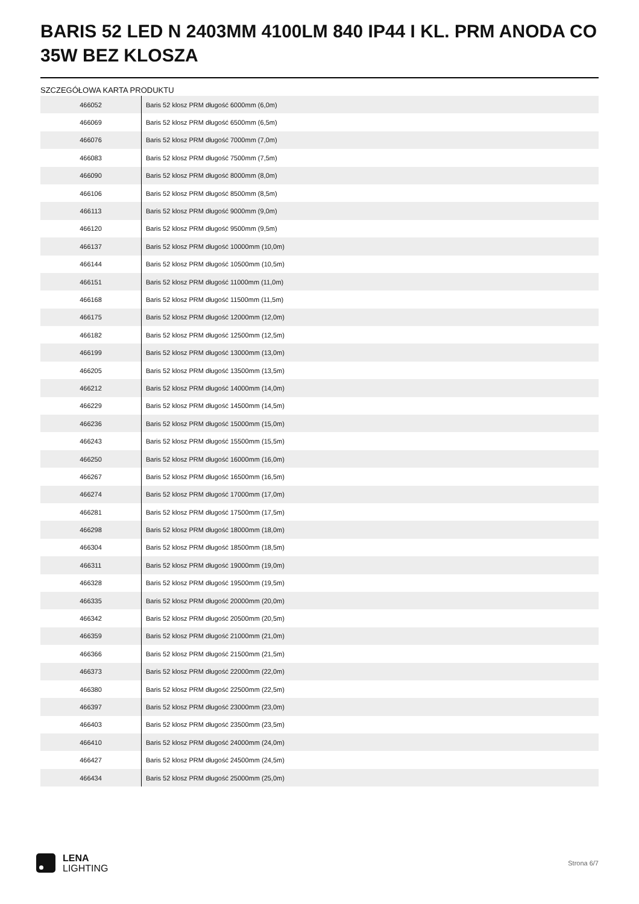BARIS 52 LED N 2403MM 4100LM 840 IP44 I KL. PRM ANODA CO 35W BEZ KLOSZA
SZCZEGÓŁOWA KARTA PRODUKTU
| 466052 | Baris 52 klosz PRM długość 6000mm (6,0m) |
| 466069 | Baris 52 klosz PRM długość 6500mm (6,5m) |
| 466076 | Baris 52 klosz PRM długość 7000mm (7,0m) |
| 466083 | Baris 52 klosz PRM długość 7500mm (7,5m) |
| 466090 | Baris 52 klosz PRM długość 8000mm (8,0m) |
| 466106 | Baris 52 klosz PRM długość 8500mm (8,5m) |
| 466113 | Baris 52 klosz PRM długość 9000mm (9,0m) |
| 466120 | Baris 52 klosz PRM długość 9500mm (9,5m) |
| 466137 | Baris 52 klosz PRM długość 10000mm (10,0m) |
| 466144 | Baris 52 klosz PRM długość 10500mm (10,5m) |
| 466151 | Baris 52 klosz PRM długość 11000mm (11,0m) |
| 466168 | Baris 52 klosz PRM długość 11500mm (11,5m) |
| 466175 | Baris 52 klosz PRM długość 12000mm (12,0m) |
| 466182 | Baris 52 klosz PRM długość 12500mm (12,5m) |
| 466199 | Baris 52 klosz PRM długość 13000mm (13,0m) |
| 466205 | Baris 52 klosz PRM długość 13500mm (13,5m) |
| 466212 | Baris 52 klosz PRM długość 14000mm (14,0m) |
| 466229 | Baris 52 klosz PRM długość 14500mm (14,5m) |
| 466236 | Baris 52 klosz PRM długość 15000mm (15,0m) |
| 466243 | Baris 52 klosz PRM długość 15500mm (15,5m) |
| 466250 | Baris 52 klosz PRM długość 16000mm (16,0m) |
| 466267 | Baris 52 klosz PRM długość 16500mm (16,5m) |
| 466274 | Baris 52 klosz PRM długość 17000mm (17,0m) |
| 466281 | Baris 52 klosz PRM długość 17500mm (17,5m) |
| 466298 | Baris 52 klosz PRM długość 18000mm (18,0m) |
| 466304 | Baris 52 klosz PRM długość 18500mm (18,5m) |
| 466311 | Baris 52 klosz PRM długość 19000mm (19,0m) |
| 466328 | Baris 52 klosz PRM długość 19500mm (19,5m) |
| 466335 | Baris 52 klosz PRM długość 20000mm (20,0m) |
| 466342 | Baris 52 klosz PRM długość 20500mm (20,5m) |
| 466359 | Baris 52 klosz PRM długość 21000mm (21,0m) |
| 466366 | Baris 52 klosz PRM długość 21500mm (21,5m) |
| 466373 | Baris 52 klosz PRM długość 22000mm (22,0m) |
| 466380 | Baris 52 klosz PRM długość 22500mm (22,5m) |
| 466397 | Baris 52 klosz PRM długość 23000mm (23,0m) |
| 466403 | Baris 52 klosz PRM długość 23500mm (23,5m) |
| 466410 | Baris 52 klosz PRM długość 24000mm (24,0m) |
| 466427 | Baris 52 klosz PRM długość 24500mm (24,5m) |
| 466434 | Baris 52 klosz PRM długość 25000mm (25,0m) |
LENA
LIGHTING
Strona 6/7